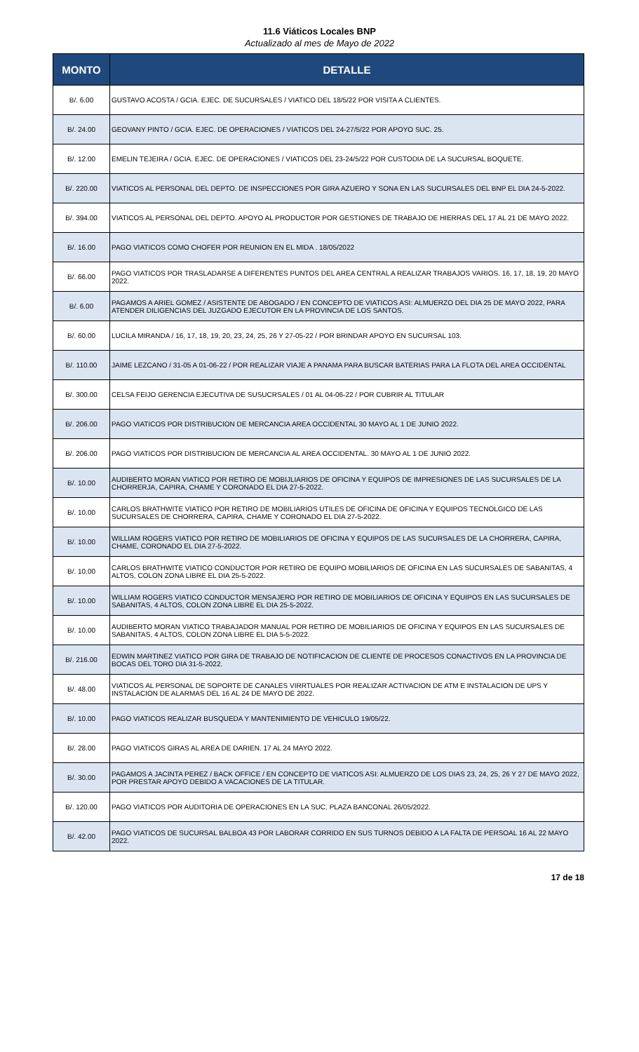11.6 Viáticos Locales BNP
Actualizado al mes de Mayo de 2022
| MONTO | DETALLE |
| --- | --- |
| B/. 6.00 | GUSTAVO ACOSTA / GCIA. EJEC. DE SUCURSALES / VIATICO DEL 18/5/22 POR VISITA A CLIENTES. |
| B/. 24.00 | GEOVANY PINTO / GCIA. EJEC. DE OPERACIONES / VIATICOS DEL 24-27/5/22 POR APOYO SUC. 25. |
| B/. 12.00 | EMELIN TEJEIRA / GCIA. EJEC. DE OPERACIONES / VIATICOS DEL 23-24/5/22 POR CUSTODIA DE LA SUCURSAL BOQUETE. |
| B/. 220.00 | VIATICOS AL PERSONAL DEL DEPTO. DE INSPECCIONES POR GIRA AZUERO Y SONA EN LAS SUCURSALES DEL BNP EL DIA 24-5-2022. |
| B/. 394.00 | VIATICOS AL PERSONAL DEL DEPTO. APOYO AL PRODUCTOR POR GESTIONES DE TRABAJO DE HIERRAS DEL 17 AL 21 DE MAYO 2022. |
| B/. 16.00 | PAGO VIATICOS COMO CHOFER POR REUNION EN EL MIDA . 18/05/2022 |
| B/. 66.00 | PAGO VIATICOS POR TRASLADARSE A DIFERENTES PUNTOS DEL AREA CENTRAL A REALIZAR TRABAJOS VARIOS. 16, 17, 18, 19, 20 MAYO 2022. |
| B/. 6.00 | PAGAMOS A ARIEL GOMEZ / ASISTENTE DE ABOGADO / EN CONCEPTO DE VIATICOS ASI: ALMUERZO DEL DIA 25 DE MAYO 2022, PARA ATENDER DILIGENCIAS DEL JUZGADO EJECUTOR EN LA PROVINCIA DE LOS SANTOS. |
| B/. 60.00 | LUCILA MIRANDA / 16, 17, 18, 19, 20, 23, 24, 25, 26 Y 27-05-22 / POR BRINDAR APOYO EN SUCURSAL 103. |
| B/. 110.00 | JAIME LEZCANO / 31-05 A 01-06-22 / POR REALIZAR VIAJE A PANAMA PARA BUSCAR BATERIAS PARA LA FLOTA DEL AREA OCCIDENTAL |
| B/. 300.00 | CELSA FEIJO GERENCIA EJECUTIVA DE SUSUCRSALES / 01 AL 04-06-22 / POR CUBRIR AL TITULAR |
| B/. 206.00 | PAGO VIATICOS POR DISTRIBUCION DE MERCANCIA AREA OCCIDENTAL 30 MAYO AL 1 DE JUNIO 2022. |
| B/. 206.00 | PAGO VIATICOS POR DISTRIBUCION DE MERCANCIA AL AREA OCCIDENTAL. 30 MAYO AL 1 DE JUNIO 2022. |
| B/. 10.00 | AUDIBERTO MORAN VIATICO POR RETIRO DE MOBIJLIARIOS DE OFICINA Y EQUIPOS DE IMPRESIONES DE LAS SUCURSALES DE LA CHORRERJA, CAPIRA, CHAME Y CORONADO EL DIA 27-5-2022. |
| B/. 10.00 | CARLOS BRATHWITE VIATICO POR RETIRO DE MOBILIARIOS UTILES DE OFICINA DE OFICINA Y EQUIPOS TECNOLGICO DE LAS SUCURSALES DE CHORRERA, CAPIRA, CHAME Y CORONADO EL DIA 27-5-2022. |
| B/. 10.00 | WILLIAM ROGERS VIATICO POR RETIRO DE MOBILIARIOS DE OFICINA Y EQUIPOS DE LAS SUCURSALES DE LA CHORRERA, CAPIRA, CHAME, CORONADO EL DIA 27-5-2022. |
| B/. 10.00 | CARLOS BRATHWITE VIATICO CONDUCTOR POR RETIRO DE EQUIPO MOBILIARIOS DE OFICINA EN LAS SUCURSALES DE SABANITAS, 4 ALTOS, COLON ZONA LIBRE EL DIA 25-5-2022. |
| B/. 10.00 | WILLIAM ROGERS VIATICO CONDUCTOR MENSAJERO POR RETIRO DE MOBILIARIOS DE OFICINA Y EQUIPOS EN LAS SUCURSALES DE SABANITAS, 4 ALTOS, COLON ZONA LIBRE EL DIA 25-5-2022. |
| B/. 10.00 | AUDIBERTO MORAN VIATICO TRABAJADOR MANUAL POR RETIRO DE MOBILIARIOS DE OFICINA Y EQUIPOS EN LAS SUCURSALES DE SABANITAS, 4 ALTOS, COLON ZONA LIBRE EL DIA 5-5-2022. |
| B/. 216.00 | EDWIN MARTINEZ VIATICO POR GIRA DE TRABAJO DE NOTIFICACION DE CLIENTE DE PROCESOS CONACTIVOS EN LA PROVINCIA DE BOCAS DEL TORO DIA 31-5-2022. |
| B/. 48.00 | VIATICOS AL PERSONAL DE SOPORTE DE CANALES VIRRTUALES POR REALIZAR ACTIVACION DE ATM E INSTALACION DE UPS Y INSTALACION DE ALARMAS DEL 16 AL 24 DE MAYO DE 2022. |
| B/. 10.00 | PAGO VIATICOS REALIZAR BUSQUEDA Y MANTENIMIENTO DE VEHICULO 19/05/22. |
| B/. 28.00 | PAGO VIATICOS GIRAS AL AREA DE DARIEN. 17 AL 24 MAYO 2022. |
| B/. 30.00 | PAGAMOS A JACINTA PEREZ / BACK OFFICE / EN CONCEPTO DE VIATICOS ASI: ALMUERZO DE LOS DIAS 23, 24, 25, 26 Y 27 DE MAYO 2022, POR PRESTAR APOYO DEBIDO A VACACIONES DE LA TITULAR. |
| B/. 120.00 | PAGO VIATICOS POR AUDITORIA DE OPERACIONES EN LA SUC. PLAZA BANCONAL 26/05/2022. |
| B/. 42.00 | PAGO VIATICOS DE SUCURSAL BALBOA 43 POR LABORAR CORRIDO EN SUS TURNOS DEBIDO A LA FALTA DE PERSOAL 16 AL 22 MAYO 2022. |
17 de 18